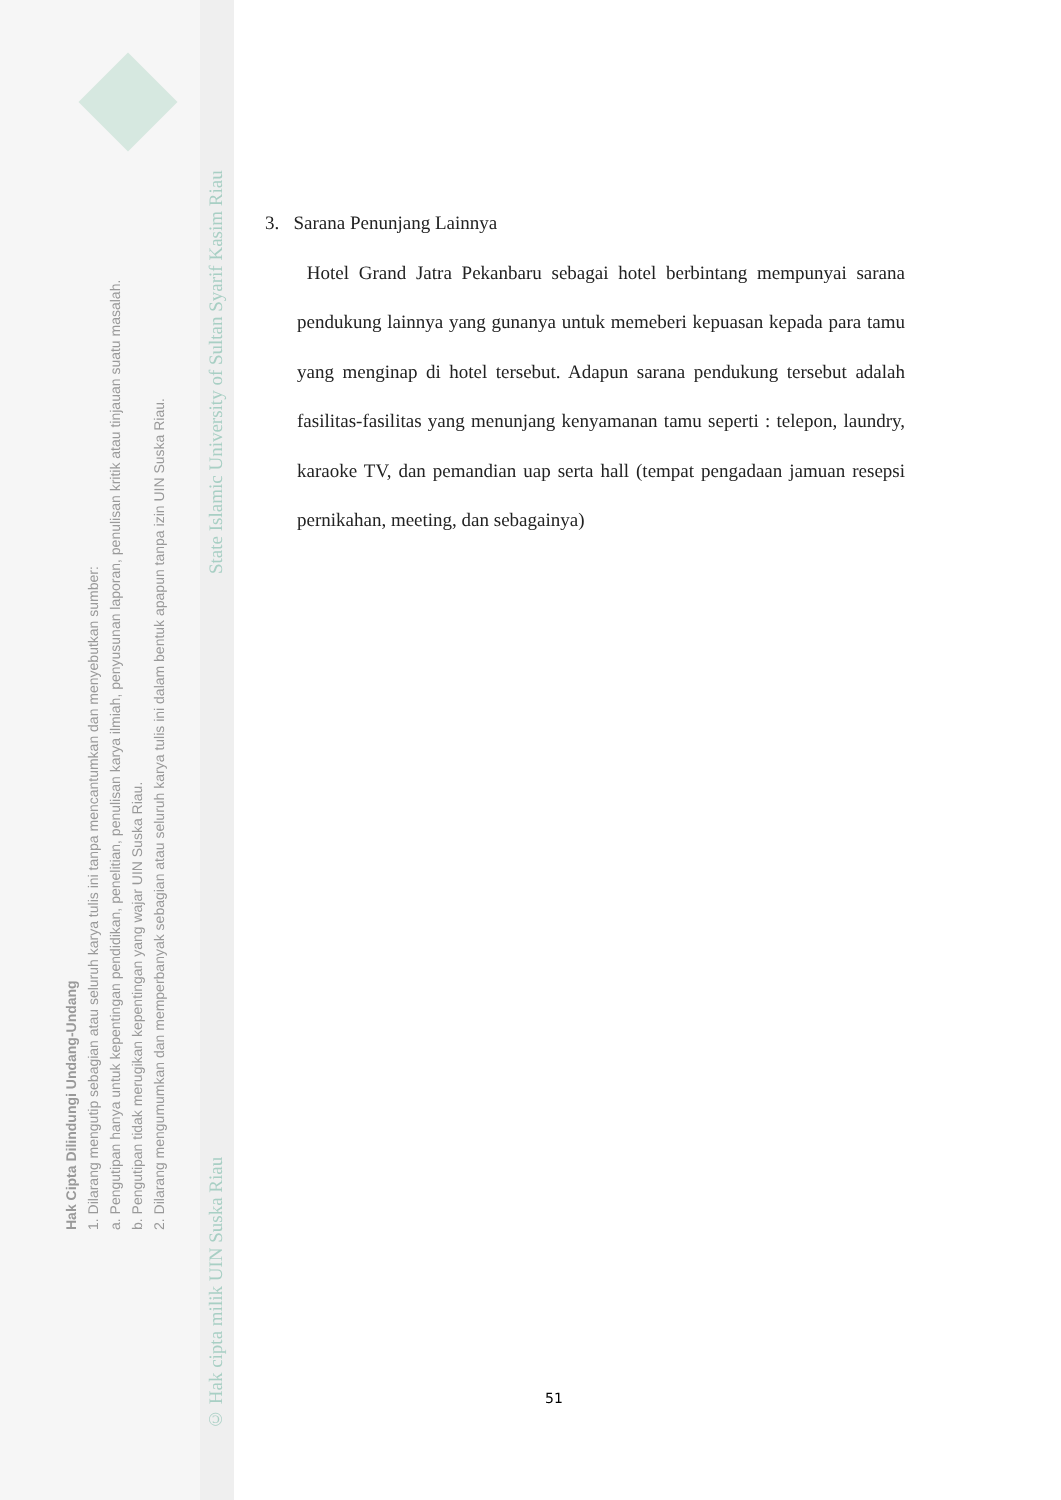Hak Cipta Dilindungi Undang-Undang
1. Dilarang mengutip sebagian atau seluruh karya tulis ini tanpa mencantumkan dan menyebutkan sumber:
a. Pengutipan hanya untuk kepentingan pendidikan, penelitian, penulisan karya ilmiah, penyusunan laporan, penulisan kritik atau tinjauan suatu masalah.
b. Pengutipan tidak merugikan kepentingan yang wajar UIN Suska Riau.
2. Dilarang mengumumkan dan memperbanyak sebagian atau seluruh karya tulis ini dalam bentuk apapun tanpa izin UIN Suska Riau.
© Hak cipta milik UIN Suska Riau State Islamic University of Sultan Syarif Kasim Riau
3. Sarana Penunjang Lainnya
Hotel Grand Jatra Pekanbaru sebagai hotel berbintang mempunyai sarana pendukung lainnya yang gunanya untuk memeberi kepuasan kepada para tamu yang menginap di hotel tersebut. Adapun sarana pendukung tersebut adalah fasilitas-fasilitas yang menunjang kenyamanan tamu seperti : telepon, laundry, karaoke TV, dan pemandian uap serta hall (tempat pengadaan jamuan resepsi pernikahan, meeting, dan sebagainya)
51